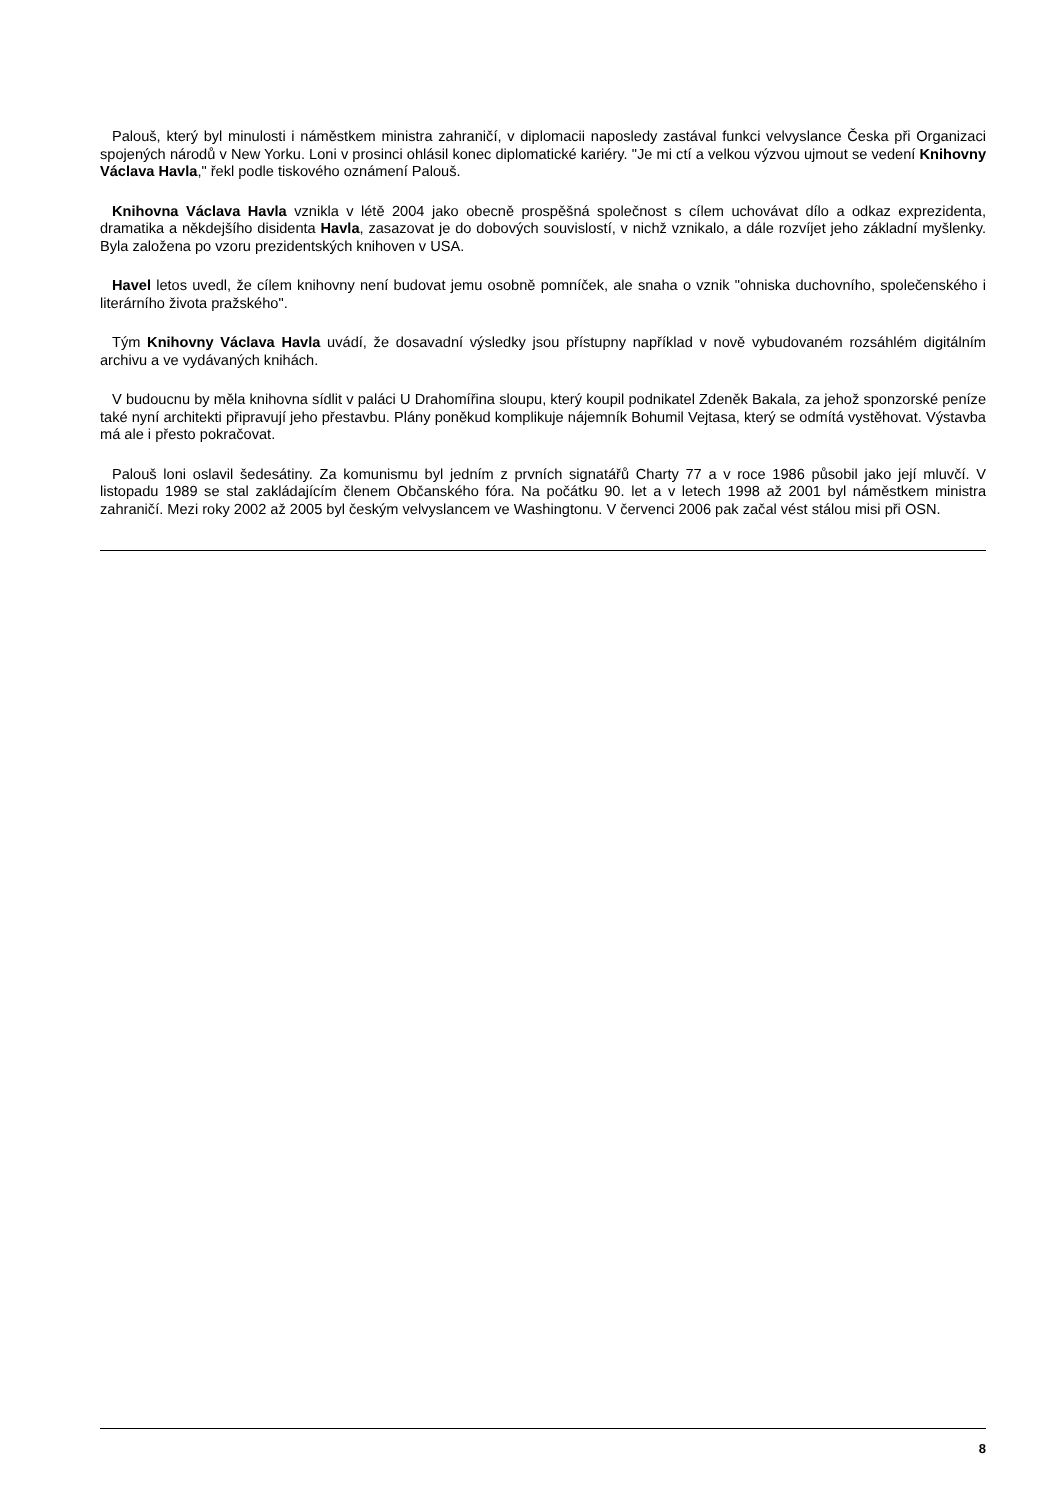Palouš, který byl minulosti i náměstkem ministra zahraničí, v diplomacii naposledy zastával funkci velvyslance Česka při Organizaci spojených národů v New Yorku. Loni v prosinci ohlásil konec diplomatické kariéry. "Je mi ctí a velkou výzvou ujmout se vedení Knihovny Václava Havla," řekl podle tiskového oznámení Palouš.
Knihovna Václava Havla vznikla v létě 2004 jako obecně prospěšná společnost s cílem uchovávat dílo a odkaz exprezidenta, dramatika a někdejšího disidenta Havla, zasazovat je do dobových souvislostí, v nichž vznikalo, a dále rozvíjet jeho základní myšlenky. Byla založena po vzoru prezidentských knihoven v USA.
Havel letos uvedl, že cílem knihovny není budovat jemu osobně pomníček, ale snaha o vznik "ohniska duchovního, společenského i literárního života pražského".
Tým Knihovny Václava Havla uvádí, že dosavadní výsledky jsou přístupny například v nově vybudovaném rozsáhlém digitálním archivu a ve vydávaných knihách.
V budoucnu by měla knihovna sídlit v paláci U Drahomířina sloupu, který koupil podnikatel Zdeněk Bakala, za jehož sponzorské peníze také nyní architekti připravují jeho přestavbu. Plány poněkud komplikuje nájemník Bohumil Vejtasa, který se odmítá vystěhovat. Výstavba má ale i přesto pokračovat.
Palouš loni oslavil šedesátiny. Za komunismu byl jedním z prvních signatářů Charty 77 a v roce 1986 působil jako její mluvčí. V listopadu 1989 se stal zakládajícím členem Občanského fóra. Na počátku 90. let a v letech 1998 až 2001 byl náměstkem ministra zahraničí. Mezi roky 2002 až 2005 byl českým velvyslancem ve Washingtonu. V červenci 2006 pak začal vést stálou misi při OSN.
8